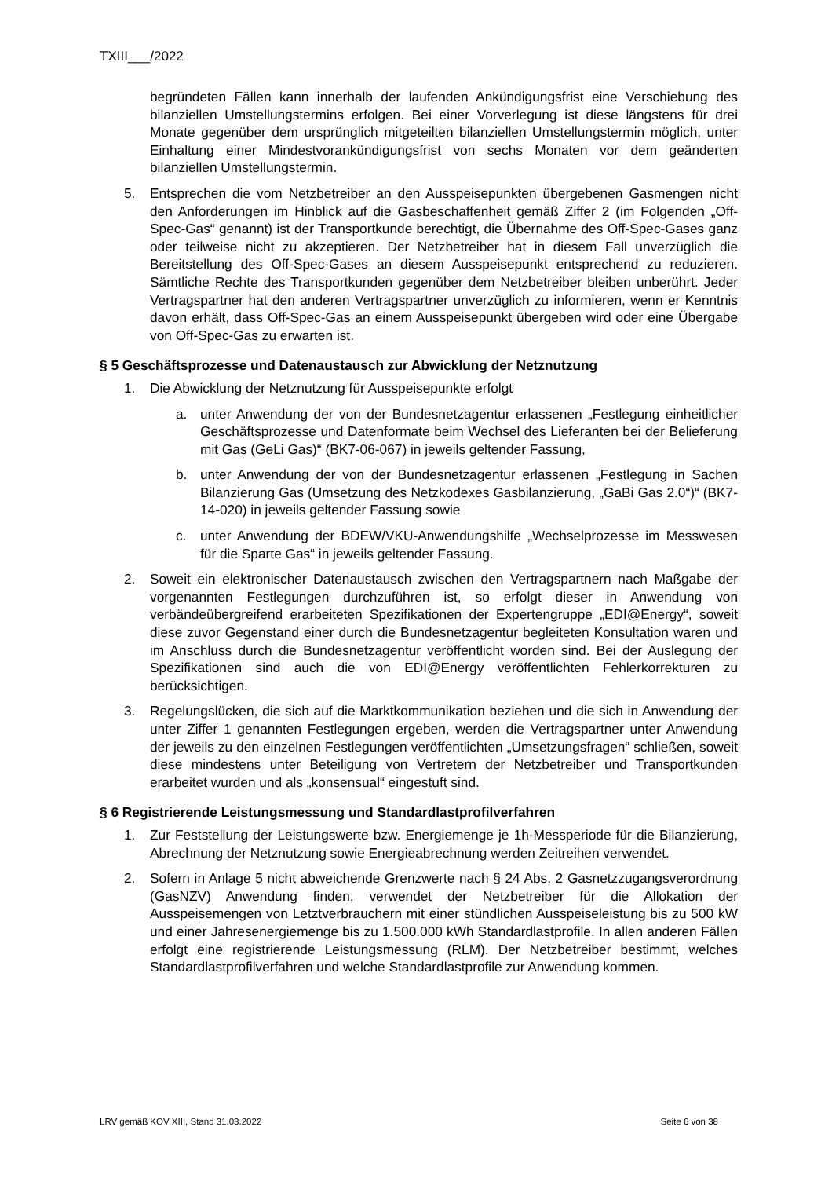TXIII___/2022
begründeten Fällen kann innerhalb der laufenden Ankündigungsfrist eine Verschiebung des bilanziellen Umstellungstermins erfolgen. Bei einer Vorverlegung ist diese längstens für drei Monate gegenüber dem ursprünglich mitgeteilten bilanziellen Umstellungstermin möglich, unter Einhaltung einer Mindestvorankündigungsfrist von sechs Monaten vor dem geänderten bilanziellen Umstellungstermin.
5. Entsprechen die vom Netzbetreiber an den Ausspeisepunkten übergebenen Gasmengen nicht den Anforderungen im Hinblick auf die Gasbeschaffenheit gemäß Ziffer 2 (im Folgenden „Off-Spec-Gas“ genannt) ist der Transportkunde berechtigt, die Übernahme des Off-Spec-Gases ganz oder teilweise nicht zu akzeptieren. Der Netzbetreiber hat in diesem Fall unverzüglich die Bereitstellung des Off-Spec-Gases an diesem Ausspeisepunkt entsprechend zu reduzieren. Sämtliche Rechte des Transportkunden gegenüber dem Netzbetreiber bleiben unberührt. Jeder Vertragspartner hat den anderen Vertragspartner unverzüglich zu informieren, wenn er Kenntnis davon erhält, dass Off-Spec-Gas an einem Ausspeisepunkt übergeben wird oder eine Übergabe von Off-Spec-Gas zu erwarten ist.
§ 5 Geschäftsprozesse und Datenaustausch zur Abwicklung der Netznutzung
1. Die Abwicklung der Netznutzung für Ausspeisepunkte erfolgt
a. unter Anwendung der von der Bundesnetzagentur erlassenen „Festlegung einheitlicher Geschäftsprozesse und Datenformate beim Wechsel des Lieferanten bei der Belieferung mit Gas (GeLi Gas)“ (BK7-06-067) in jeweils geltender Fassung,
b. unter Anwendung der von der Bundesnetzagentur erlassenen „Festlegung in Sachen Bilanzierung Gas (Umsetzung des Netzkodexes Gasbilanzierung, „GaBi Gas 2.0“)“ (BK7-14-020) in jeweils geltender Fassung sowie
c. unter Anwendung der BDEW/VKU-Anwendungshilfe „Wechselprozesse im Messwesen für die Sparte Gas“ in jeweils geltender Fassung.
2. Soweit ein elektronischer Datenaustausch zwischen den Vertragspartnern nach Maßgabe der vorgenannten Festlegungen durchzuführen ist, so erfolgt dieser in Anwendung von verbändeübergreifend erarbeiteten Spezifikationen der Expertengruppe „EDI@Energy“, soweit diese zuvor Gegenstand einer durch die Bundesnetzagentur begleiteten Konsultation waren und im Anschluss durch die Bundesnetzagentur veröffentlicht worden sind. Bei der Auslegung der Spezifikationen sind auch die von EDI@Energy veröffentlichten Fehlerkorrekturen zu berücksichtigen.
3. Regelungslücken, die sich auf die Marktkommunikation beziehen und die sich in Anwendung der unter Ziffer 1 genannten Festlegungen ergeben, werden die Vertragspartner unter Anwendung der jeweils zu den einzelnen Festlegungen veröffentlichten „Umsetzungsfragen“ schließen, soweit diese mindestens unter Beteiligung von Vertretern der Netzbetreiber und Transportkunden erarbeitet wurden und als „konsensual“ eingestuft sind.
§ 6 Registrierende Leistungsmessung und Standardlastprofilverfahren
1. Zur Feststellung der Leistungswerte bzw. Energiemenge je 1h-Messperiode für die Bilanzierung, Abrechnung der Netznutzung sowie Energieabrechnung werden Zeitreihen verwendet.
2. Sofern in Anlage 5 nicht abweichende Grenzwerte nach § 24 Abs. 2 Gasnetzzugangsverordnung (GasNZV) Anwendung finden, verwendet der Netzbetreiber für die Allokation der Ausspeisemengen von Letztverbrauchern mit einer stündlichen Ausspeiseleistung bis zu 500 kW und einer Jahresenergiemenge bis zu 1.500.000 kWh Standardlastprofile. In allen anderen Fällen erfolgt eine registrierende Leistungsmessung (RLM). Der Netzbetreiber bestimmt, welches Standardlastprofilverfahren und welche Standardlastprofile zur Anwendung kommen.
LRV gemäß KOV XIII, Stand 31.03.2022 Seite 6 von 38